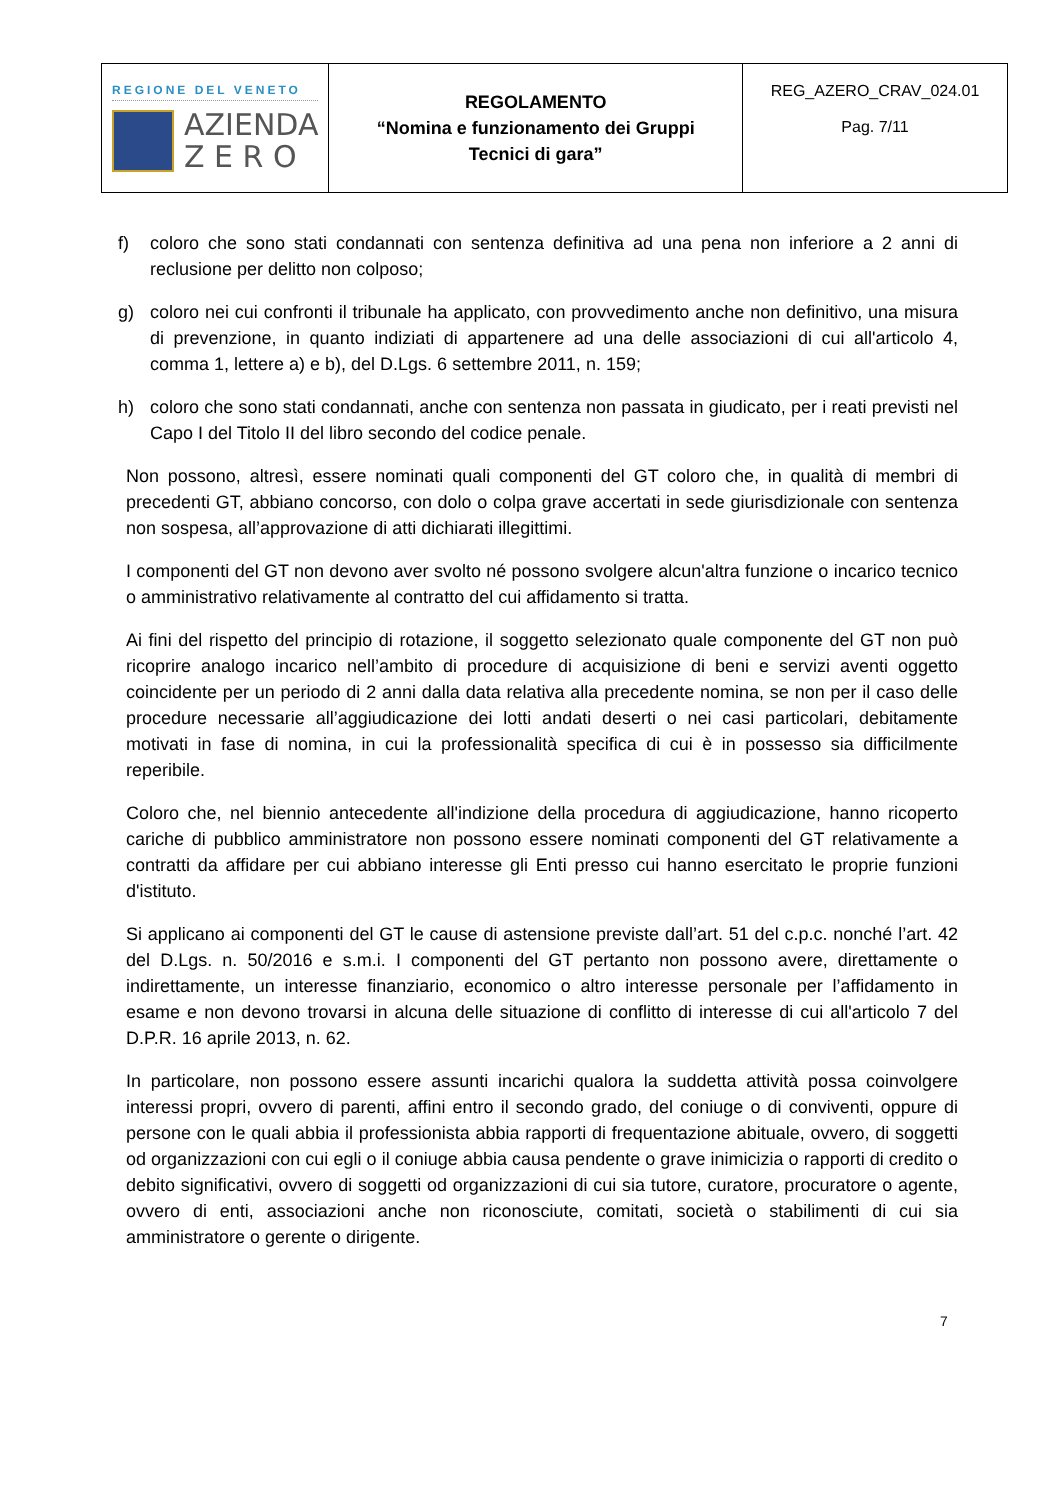| REGIONE DEL VENETO AZIENDA Z E R O | REGOLAMENTO “Nomina e funzionamento dei Gruppi Tecnici di gara” | REG_AZERO_CRAV_024.01 Pag. 7/11 |
f) coloro che sono stati condannati con sentenza definitiva ad una pena non inferiore a 2 anni di reclusione per delitto non colposo;
g) coloro nei cui confronti il tribunale ha applicato, con provvedimento anche non definitivo, una misura di prevenzione, in quanto indiziati di appartenere ad una delle associazioni di cui all'articolo 4, comma 1, lettere a) e b), del D.Lgs. 6 settembre 2011, n. 159;
h) coloro che sono stati condannati, anche con sentenza non passata in giudicato, per i reati previsti nel Capo I del Titolo II del libro secondo del codice penale.
Non possono, altresì, essere nominati quali componenti del GT coloro che, in qualità di membri di precedenti GT, abbiano concorso, con dolo o colpa grave accertati in sede giurisdizionale con sentenza non sospesa, all’approvazione di atti dichiarati illegittimi.
I componenti del GT non devono aver svolto né possono svolgere alcun'altra funzione o incarico tecnico o amministrativo relativamente al contratto del cui affidamento si tratta.
Ai fini del rispetto del principio di rotazione, il soggetto selezionato quale componente del GT non può ricoprire analogo incarico nell’ambito di procedure di acquisizione di beni e servizi aventi oggetto coincidente per un periodo di 2 anni dalla data relativa alla precedente nomina, se non per il caso delle procedure necessarie all’aggiudicazione dei lotti andati deserti o nei casi particolari, debitamente motivati in fase di nomina, in cui la professionalità specifica di cui è in possesso sia difficilmente reperibile.
Coloro che, nel biennio antecedente all'indizione della procedura di aggiudicazione, hanno ricoperto cariche di pubblico amministratore non possono essere nominati componenti del GT relativamente a contratti da affidare per cui abbiano interesse gli Enti presso cui hanno esercitato le proprie funzioni d'istituto.
Si applicano ai componenti del GT le cause di astensione previste dall’art. 51 del c.p.c. nonché l’art. 42 del D.Lgs. n. 50/2016 e s.m.i. I componenti del GT pertanto non possono avere, direttamente o indirettamente, un interesse finanziario, economico o altro interesse personale per l’affidamento in esame e non devono trovarsi in alcuna delle situazione di conflitto di interesse di cui all'articolo 7 del D.P.R. 16 aprile 2013, n. 62.
In particolare, non possono essere assunti incarichi qualora la suddetta attività possa coinvolgere interessi propri, ovvero di parenti, affini entro il secondo grado, del coniuge o di conviventi, oppure di persone con le quali abbia il professionista abbia rapporti di frequentazione abituale, ovvero, di soggetti od organizzazioni con cui egli o il coniuge abbia causa pendente o grave inimicizia o rapporti di credito o debito significativi, ovvero di soggetti od organizzazioni di cui sia tutore, curatore, procuratore o agente, ovvero di enti, associazioni anche non riconosciute, comitati, società o stabilimenti di cui sia amministratore o gerente o dirigente.
7